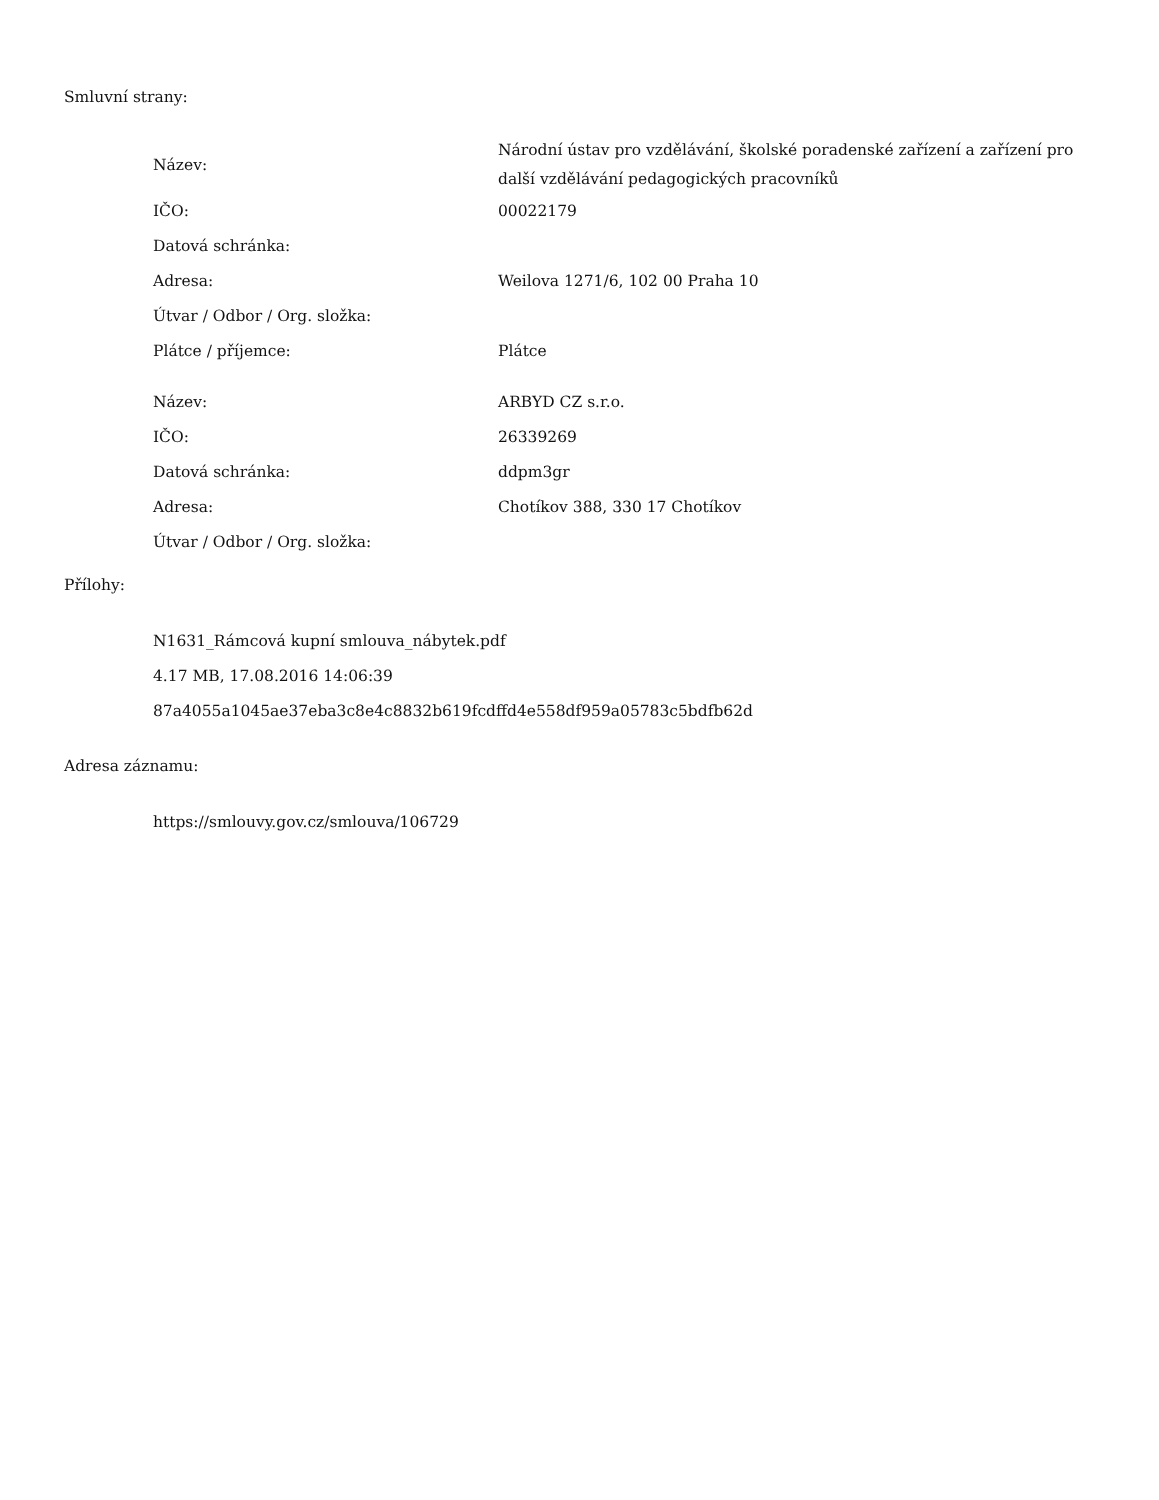Smluvní strany:
| Název: | Národní ústav pro vzdělávání, školské poradenské zařízení a zařízení pro další vzdělávání pedagogických pracovníků |
| IČO: | 00022179 |
| Datová schránka: | |
| Adresa: | Weilova 1271/6, 102 00 Praha 10 |
| Útvar / Odbor / Org. složka: | |
| Plátce / příjemce: | Plátce |
| Název: | ARBYD CZ s.r.o. |
| IČO: | 26339269 |
| Datová schránka: | ddpm3gr |
| Adresa: | Chotíkov 388, 330 17 Chotíkov |
| Útvar / Odbor / Org. složka: | |
Přílohy:
N1631_Rámcová kupní smlouva_nábytek.pdf
4.17 MB, 17.08.2016 14:06:39
87a4055a1045ae37eba3c8e4c8832b619fcdffd4e558df959a05783c5bdfb62d
Adresa záznamu:
https://smlouvy.gov.cz/smlouva/106729